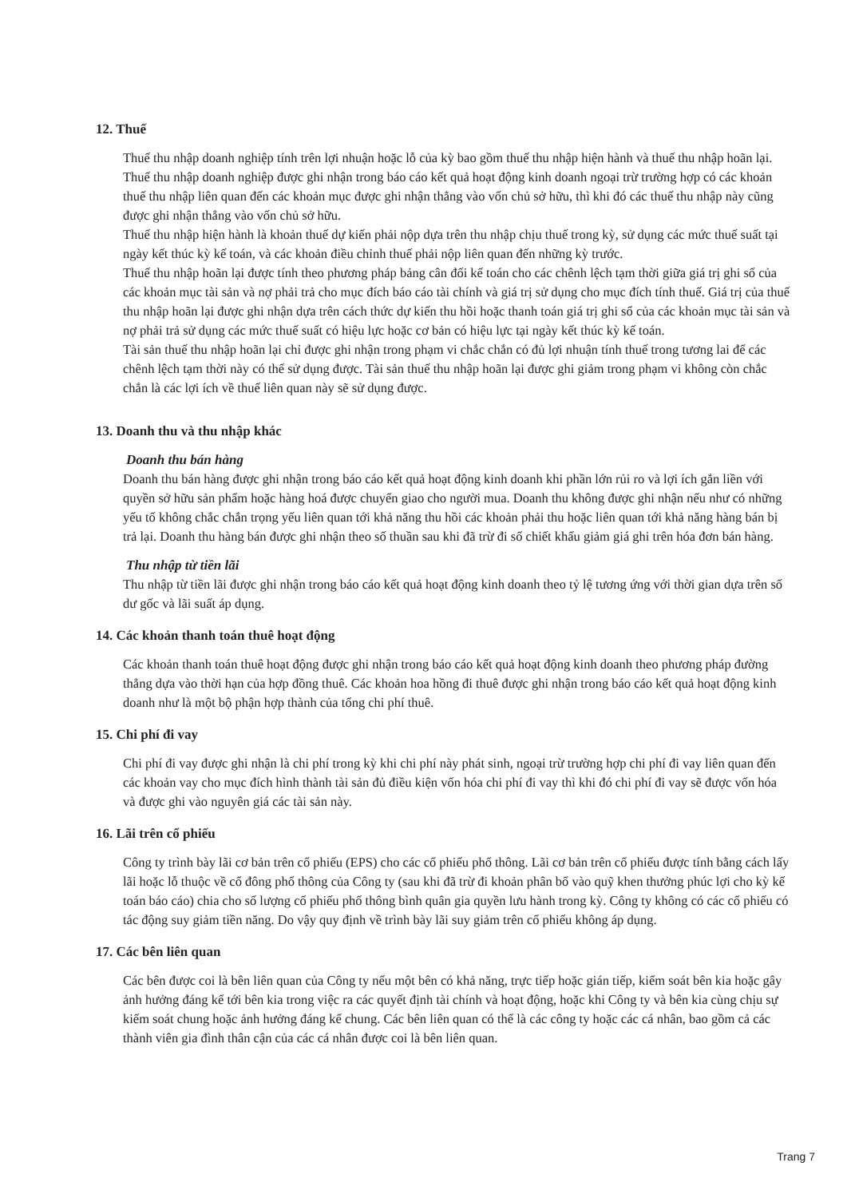12. Thuế
Thuế thu nhập doanh nghiệp tính trên lợi nhuận hoặc lỗ của kỳ bao gồm thuế thu nhập hiện hành và thuế thu nhập hoãn lại. Thuế thu nhập doanh nghiệp được ghi nhận trong báo cáo kết quả hoạt động kinh doanh ngoại trừ trường hợp có các khoản thuế thu nhập liên quan đến các khoản mục được ghi nhận thẳng vào vốn chủ sở hữu, thì khi đó các thuế thu nhập này cũng được ghi nhận thẳng vào vốn chủ sở hữu.
Thuế thu nhập hiện hành là khoản thuế dự kiến phải nộp dựa trên thu nhập chịu thuế trong kỳ, sử dụng các mức thuế suất tại ngày kết thúc kỳ kế toán, và các khoản điều chỉnh thuế phải nộp liên quan đến những kỳ trước.
Thuế thu nhập hoãn lại được tính theo phương pháp bảng cân đối kế toán cho các chênh lệch tạm thời giữa giá trị ghi sổ của các khoản mục tài sản và nợ phải trả cho mục đích báo cáo tài chính và giá trị sử dụng cho mục đích tính thuế. Giá trị của thuế thu nhập hoãn lại được ghi nhận dựa trên cách thức dự kiến thu hồi hoặc thanh toán giá trị ghi sổ của các khoản mục tài sản và nợ phải trả sử dụng các mức thuế suất có hiệu lực hoặc cơ bản có hiệu lực tại ngày kết thúc kỳ kế toán.
Tài sản thuế thu nhập hoãn lại chỉ được ghi nhận trong phạm vi chắc chắn có đủ lợi nhuận tính thuế trong tương lai để các chênh lệch tạm thời này có thể sử dụng được. Tài sản thuế thu nhập hoãn lại được ghi giảm trong phạm vi không còn chắc chắn là các lợi ích về thuế liên quan này sẽ sử dụng được.
13. Doanh thu và thu nhập khác
Doanh thu bán hàng
Doanh thu bán hàng được ghi nhận trong báo cáo kết quả hoạt động kinh doanh khi phần lớn rủi ro và lợi ích gắn liền với quyền sở hữu sản phẩm hoặc hàng hoá được chuyển giao cho người mua. Doanh thu không được ghi nhận nếu như có những yếu tố không chắc chắn trọng yếu liên quan tới khả năng thu hồi các khoản phải thu hoặc liên quan tới khả năng hàng bán bị trả lại. Doanh thu hàng bán được ghi nhận theo số thuần sau khi đã trừ đi số chiết khấu giảm giá ghi trên hóa đơn bán hàng.
Thu nhập từ tiền lãi
Thu nhập từ tiền lãi được ghi nhận trong báo cáo kết quả hoạt động kinh doanh theo tỷ lệ tương ứng với thời gian dựa trên số dư gốc và lãi suất áp dụng.
14. Các khoản thanh toán thuê hoạt động
Các khoản thanh toán thuê hoạt động được ghi nhận trong báo cáo kết quả hoạt động kinh doanh theo phương pháp đường thẳng dựa vào thời hạn của hợp đồng thuê. Các khoản hoa hồng đi thuê được ghi nhận trong báo cáo kết quả hoạt động kinh doanh như là một bộ phận hợp thành của tổng chi phí thuê.
15. Chi phí đi vay
Chi phí đi vay được ghi nhận là chi phí trong kỳ khi chi phí này phát sinh, ngoại trừ trường hợp chi phí đi vay liên quan đến các khoản vay cho mục đích hình thành tài sản đủ điều kiện vốn hóa chi phí đi vay thì khi đó chi phí đi vay sẽ được vốn hóa và được ghi vào nguyên giá các tài sản này.
16. Lãi trên cổ phiếu
Công ty trình bày lãi cơ bản trên cổ phiếu (EPS) cho các cổ phiếu phổ thông. Lãi cơ bản trên cổ phiếu được tính bằng cách lấy lãi hoặc lỗ thuộc về cổ đông phổ thông của Công ty (sau khi đã trừ đi khoản phân bổ vào quỹ khen thưởng phúc lợi cho kỳ kế toán báo cáo) chia cho số lượng cổ phiếu phổ thông bình quân gia quyền lưu hành trong kỳ. Công ty không có các cổ phiếu có tác động suy giảm tiền năng. Do vậy quy định về trình bày lãi suy giảm trên cổ phiếu không áp dụng.
17. Các bên liên quan
Các bên được coi là bên liên quan của Công ty nếu một bên có khả năng, trực tiếp hoặc gián tiếp, kiểm soát bên kia hoặc gây ảnh hưởng đáng kể tới bên kia trong việc ra các quyết định tài chính và hoạt động, hoặc khi Công ty và bên kia cùng chịu sự kiểm soát chung hoặc ảnh hưởng đáng kể chung. Các bên liên quan có thể là các công ty hoặc các cá nhân, bao gồm cả các thành viên gia đình thân cận của các cá nhân được coi là bên liên quan.
Trang 7